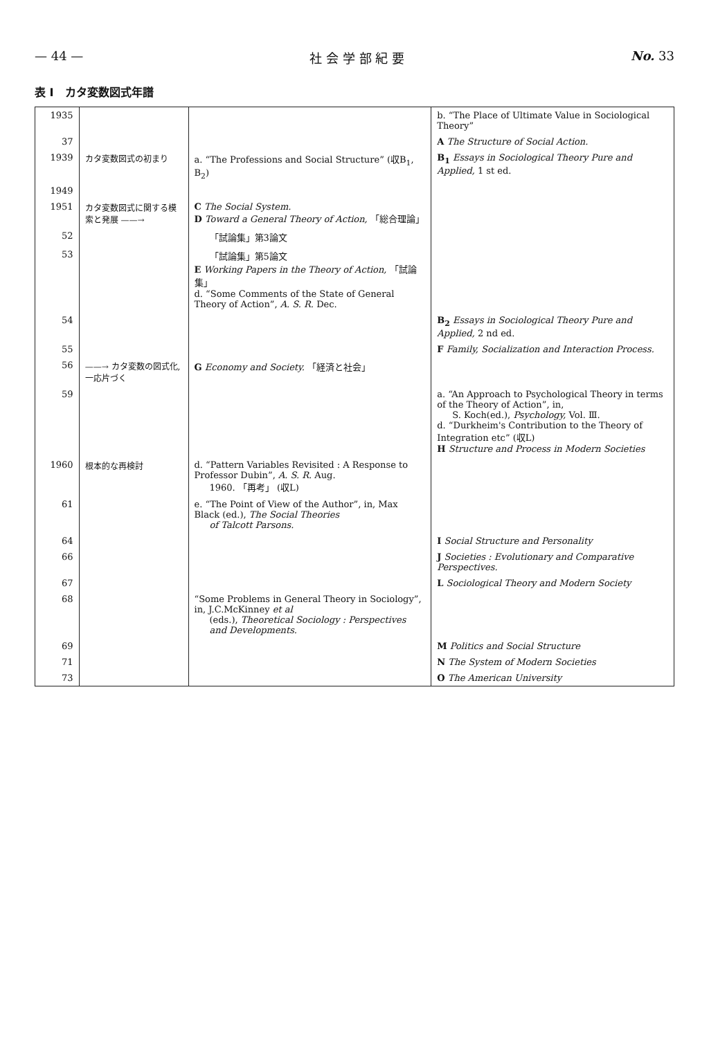— 44 — 社 会 学 部 紀 要 No. 33
表 I　カタ変数図式年譜
| 1935 | | | b. “The Place of Ultimate Value in Sociological Theory” |
| 37 | | | A The Structure of Social Action. |
| 1939 | カタ変数図式の初まり | a. “The Professions and Social Structure” (収B<sub>1</sub>, B<sub>2</sub>) | B<sub>1</sub> Essays in Sociological Theory Pure and Applied, 1 st ed. |
| 1949 | | | |
| 1951 | カタ変数図式に関する模索と発展 ——→ | C The Social System. D Toward a General Theory of Action, 「総合理論」 | |
| 52 | | 「試論集」第3論文 | |
| 53 | | 「試論集」第5論文 E Working Papers in the Theory of Action, 「試論集」 d. “Some Comments of the State of General Theory of Action”, A. S. R. Dec. | |
| 54 | | | B<sub>2</sub> Essays in Sociological Theory Pure and Applied, 2 nd ed. |
| 55 | | | F Family, Socialization and Interaction Process. |
| 56 | ——→ カタ変数の図式化, 一応片づく | G Economy and Society. 「経済と社会」 | |
| 59 | | | a. “An Approach to Psychological Theory in terms of the Theory of Action”, in, S. Koch(ed.), Psychology, Vol. Ⅲ. d. “Durkheim's Contribution to the Theory of Integration etc” (収L) H Structure and Process in Modern Societies |
| 1960 | 根本的な再検討 | d. “Pattern Variables Revisited : A Response to Professor Dubin”, A. S. R. Aug. 1960. 「再考」 (収L) | |
| 61 | | e. “The Point of View of the Author”, in, Max Black (ed.), The Social Theories of Talcott Parsons. | |
| 64 | | | I Social Structure and Personality |
| 66 | | | J Societies : Evolutionary and Comparative Perspectives. |
| 67 | | | L Sociological Theory and Modern Society |
| 68 | | “Some Problems in General Theory in Sociology”, in, J.C.McKinney et al (eds.), Theoretical Sociology : Perspectives and Developments. | |
| 69 | | | M Politics and Social Structure |
| 71 | | | N The System of Modern Societies |
| 73 | | | O The American University |